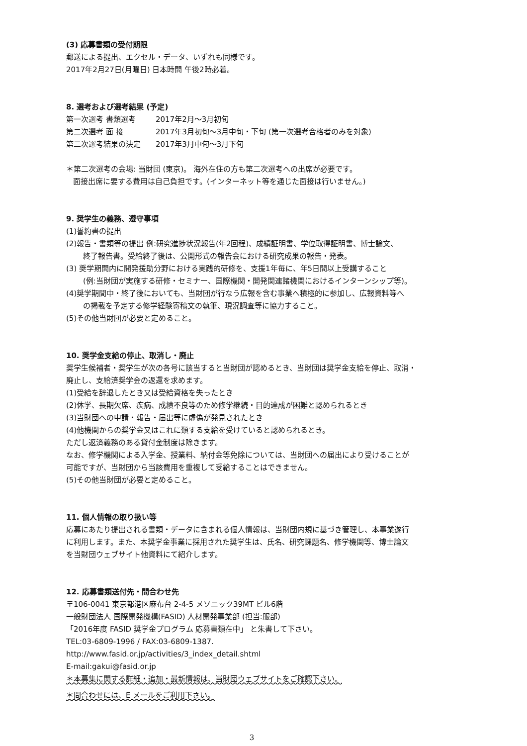(3) 応募書類の受付期限
郵送による提出、エクセル・データ、いずれも同様です。
2017年2月27日(月曜日) 日本時間 午後2時必着。
8. 選考および選考結果 (予定)
| 第一次選考 書類選考 | 2017年2月～3月初旬 |
| 第二次選考 面 接 | 2017年3月初旬～3月中旬・下旬 (第一次選考合格者のみを対象) |
| 第二次選考結果の決定 | 2017年3月中旬～3月下旬 |
＊第二次選考の会場: 当財団 (東京)。 海外在住の方も第二次選考への出席が必要です。
面接出席に要する費用は自己負担です。(インターネット等を通じた面接は行いません。)
9. 奨学生の義務、遵守事項
(1)誓約書の提出
(2)報告・書類等の提出 例:研究進捗状況報告(年2回程)、成績証明書、学位取得証明書、博士論文、
終了報告書。受給終了後は、公開形式の報告会における研究成果の報告・発表。
(3) 奨学期間内に開発援助分野における実践的研修を、支援1年毎に、年5日間以上受講すること
(例:当財団が実施する研修・セミナー、国際機関・開発関連諸機関におけるインターンシップ等)。
(4)奨学期間中・終了後においても、当財団が行なう広報を含む事業へ積極的に参加し、広報資料等へ
の掲載を予定する修学経験寄稿文の執筆、現況調査等に協力すること。
(5)その他当財団が必要と定めること。
10. 奨学金支給の停止、取消し・廃止
奨学生候補者・奨学生が次の各号に該当すると当財団が認めるとき、当財団は奨学金支給を停止、取消・
廃止し、支給済奨学金の返還を求めます。
(1)受給を辞退したとき又は受給資格を失ったとき
(2)休学、長期欠席、疾病、成績不良等のため修学継続・目的達成が困難と認められるとき
(3)当財団への申請・報告・届出等に虚偽が発見されたとき
(4)他機関からの奨学金又はこれに類する支給を受けていると認められるとき。
ただし返済義務のある貸付金制度は除きます。
なお、修学機関による入学金、授業料、納付金等免除については、当財団への届出により受けることが
可能ですが、当財団から当該費用を重複して受給することはできません。
(5)その他当財団が必要と定めること。
11. 個人情報の取り扱い等
応募にあたり提出される書類・データに含まれる個人情報は、当財団内規に基づき管理し、本事業遂行
に利用します。また、本奨学金事業に採用された奨学生は、氏名、研究課題名、修学機関等、博士論文
を当財団ウェブサイト他資料にて紹介します。
12. 応募書類送付先・問合わせ先
〒106-0041 東京都港区麻布台 2-4-5 メソニック39MT ビル6階
一般財団法人 国際開発機構(FASID) 人材開発事業部 (担当:服部)
「2016年度 FASID 奨学金プログラム 応募書類在中」 と朱書して下さい。
TEL:03-6809-1996 / FAX:03-6809-1387.
http://www.fasid.or.jp/activities/3_index_detail.shtml
E-mail:gakui@fasid.or.jp
＊本募集に関する詳細・追加・最新情報は、当財団ウェブサイトをご確認下さい。
＊問合わせには、E メールをご利用下さい。
3